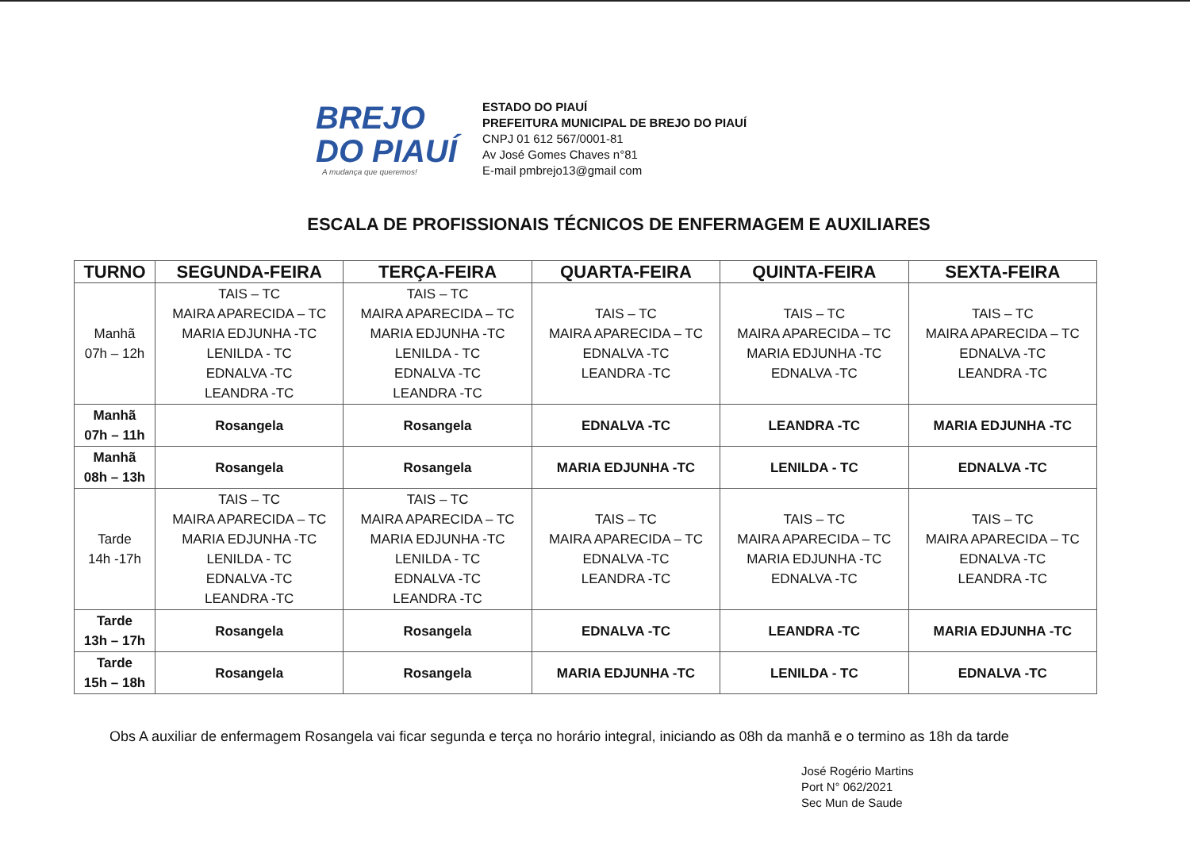BREJO
DO PIAUÍ
A mudança que queremos!
ESTADO DO PIAUÍ
PREFEITURA MUNICIPAL DE BREJO DO PIAUÍ
CNPJ 01 612 567/0001-81
Av José Gomes Chaves n°81
E-mail pmbrejo13@gmail com
ESCALA DE PROFISSIONAIS TÉCNICOS DE ENFERMAGEM E AUXILIARES
| TURNO | SEGUNDA-FEIRA | TERÇA-FEIRA | QUARTA-FEIRA | QUINTA-FEIRA | SEXTA-FEIRA |
| --- | --- | --- | --- | --- | --- |
| Manhã 07h – 12h | TAIS – TC MAIRA APARECIDA – TC MARIA EDJUNHA -TC LENILDA - TC EDNALVA -TC LEANDRA -TC | TAIS – TC MAIRA APARECIDA – TC MARIA EDJUNHA -TC LENILDA - TC EDNALVA -TC LEANDRA -TC | TAIS – TC MAIRA APARECIDA – TC EDNALVA -TC LEANDRA -TC | TAIS – TC MAIRA APARECIDA – TC MARIA EDJUNHA -TC EDNALVA -TC | TAIS – TC MAIRA APARECIDA – TC EDNALVA -TC LEANDRA -TC |
| Manhã 07h – 11h | Rosangela | Rosangela | EDNALVA -TC | LEANDRA -TC | MARIA EDJUNHA -TC |
| Manhã 08h – 13h | Rosangela | Rosangela | MARIA EDJUNHA -TC | LENILDA - TC | EDNALVA -TC |
| Tarde 14h -17h | TAIS – TC MAIRA APARECIDA – TC MARIA EDJUNHA -TC LENILDA - TC EDNALVA -TC LEANDRA -TC | TAIS – TC MAIRA APARECIDA – TC MARIA EDJUNHA -TC LENILDA - TC EDNALVA -TC LEANDRA -TC | TAIS – TC MAIRA APARECIDA – TC EDNALVA -TC LEANDRA -TC | TAIS – TC MAIRA APARECIDA – TC MARIA EDJUNHA -TC EDNALVA -TC | TAIS – TC MAIRA APARECIDA – TC EDNALVA -TC LEANDRA -TC |
| Tarde 13h – 17h | Rosangela | Rosangela | EDNALVA -TC | LEANDRA -TC | MARIA EDJUNHA -TC |
| Tarde 15h – 18h | Rosangela | Rosangela | MARIA EDJUNHA -TC | LENILDA - TC | EDNALVA -TC |
Obs A auxiliar de enfermagem Rosangela vai ficar segunda e terça no horário integral, iniciando as 08h da manhã e o termino as 18h da tarde
José Rogério Martins
Port N° 062/2021
Sec Mun de Saude